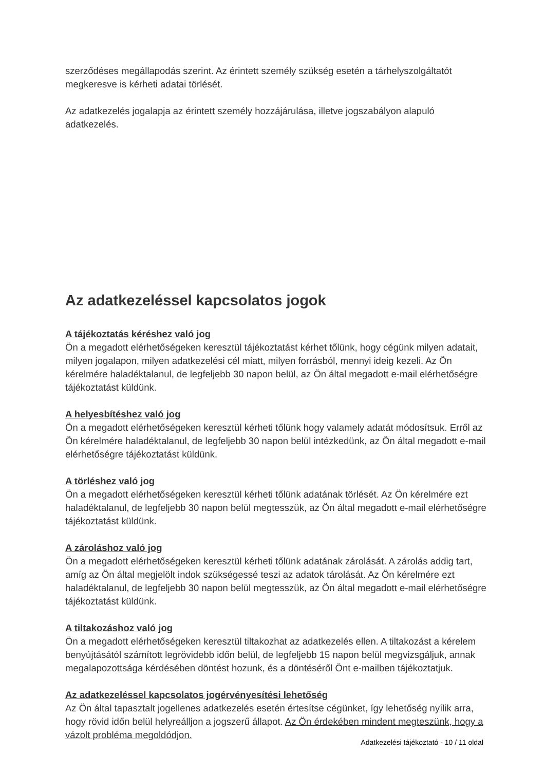szerződéses megállapodás szerint. Az érintett személy szükség esetén a tárhelyszolgáltatót megkeresve is kérheti adatai törlését.
Az adatkezelés jogalapja az érintett személy hozzájárulása, illetve jogszabályon alapuló adatkezelés.
Az adatkezeléssel kapcsolatos jogok
A tájékoztatás kéréshez való jog
Ön a megadott elérhetőségeken keresztül tájékoztatást kérhet tőlünk, hogy cégünk milyen adatait, milyen jogalapon, milyen adatkezelési cél miatt, milyen forrásból, mennyi ideig kezeli. Az Ön kérelmére haladéktalanul, de legfeljebb 30 napon belül, az Ön által megadott e-mail elérhetőségre tájékoztatást küldünk.
A helyesbítéshez való jog
Ön a megadott elérhetőségeken keresztül kérheti tőlünk hogy valamely adatát módosítsuk. Erről az Ön kérelmére haladéktalanul, de legfeljebb 30 napon belül intézkedünk, az Ön által megadott e-mail elérhetőségre tájékoztatást küldünk.
A törléshez való jog
Ön a megadott elérhetőségeken keresztül kérheti tőlünk adatának törlését. Az Ön kérelmére ezt haladéktalanul, de legfeljebb 30 napon belül megtesszük, az Ön által megadott e-mail elérhetőségre tájékoztatást küldünk.
A zároláshoz való jog
Ön a megadott elérhetőségeken keresztül kérheti tőlünk adatának zárolását. A zárolás addig tart, amíg az Ön által megjelölt indok szükségessé teszi az adatok tárolását. Az Ön kérelmére ezt haladéktalanul, de legfeljebb 30 napon belül megtesszük, az Ön által megadott e-mail elérhetőségre tájékoztatást küldünk.
A tiltakozáshoz való jog
Ön a megadott elérhetőségeken keresztül tiltakozhat az adatkezelés ellen. A tiltakozást a kérelem benyújtásától számított legrövidebb időn belül, de legfeljebb 15 napon belül megvizsgáljuk, annak megalapozottsága kérdésében döntést hozunk, és a döntéséről Önt e-mailben tájékoztatjuk.
Az adatkezeléssel kapcsolatos jogérvényesítési lehetőség
Az Ön által tapasztalt jogellenes adatkezelés esetén értesítse cégünket, így lehetőség nyílik arra, hogy rövid időn belül helyreálljon a jogszerű állapot. Az Ön érdekében mindent megteszünk, hogy a vázolt probléma megoldódjon.
Adatkezelési tájékoztató - 10 / 11 oldal